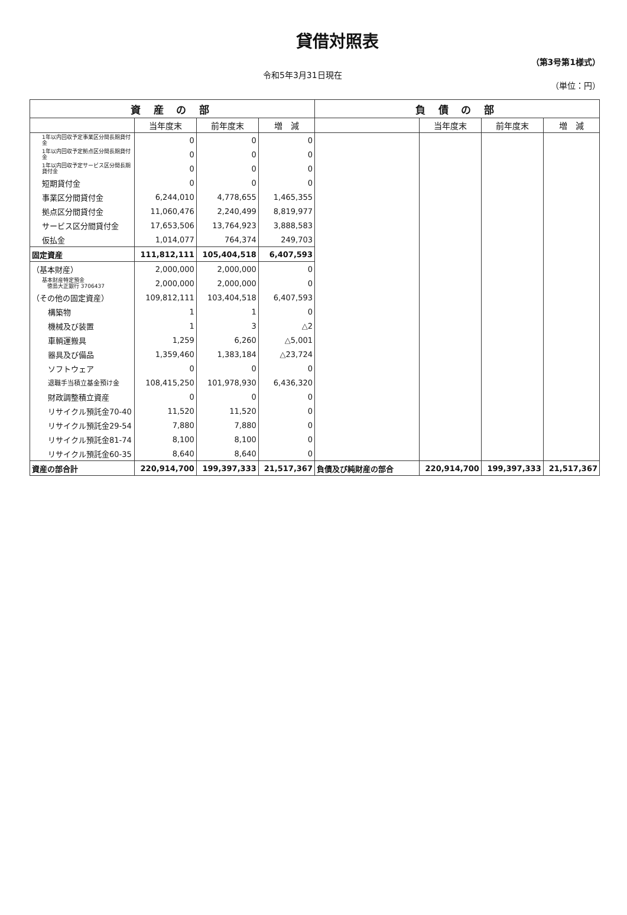貸借対照表
（第3号第1様式）
令和5年3月31日現在
（単位：円）
| 資 産 の 部 | | | | 負 債 の 部 | | | |
| --- | --- | --- | --- | --- | --- | --- | --- |
| | 当年度末 | 前年度末 | 増 減 | | 当年度末 | 前年度末 | 増 減 |
| 1年以内回収予定事業区分間長期貸付金 | 0 | 0 | 0 | | | | |
| 1年以内回収予定拠点区分間長期貸付金 | 0 | 0 | 0 | | | | |
| 1年以内回収予定サービス区分間長期貸付金 | 0 | 0 | 0 | | | | |
| 短期貸付金 | 0 | 0 | 0 | | | | |
| 事業区分間貸付金 | 6,244,010 | 4,778,655 | 1,465,355 | | | | |
| 拠点区分間貸付金 | 11,060,476 | 2,240,499 | 8,819,977 | | | | |
| サービス区分間貸付金 | 17,653,506 | 13,764,923 | 3,888,583 | | | | |
| 仮払金 | 1,014,077 | 764,374 | 249,703 | | | | |
| 固定資産 | 111,812,111 | 105,404,518 | 6,407,593 | | | | |
| （基本財産） | 2,000,000 | 2,000,000 | 0 | | | | |
| 基本財産特定預金 徳島大正銀行 3706437 | 2,000,000 | 2,000,000 | 0 | | | | |
| （その他の固定資産） | 109,812,111 | 103,404,518 | 6,407,593 | | | | |
| 構築物 | 1 | 1 | 0 | | | | |
| 機械及び装置 | 1 | 3 | △2 | | | | |
| 車輌運搬具 | 1,259 | 6,260 | △5,001 | | | | |
| 器具及び備品 | 1,359,460 | 1,383,184 | △23,724 | | | | |
| ソフトウェア | 0 | 0 | 0 | | | | |
| 退職手当積立基金預け金 | 108,415,250 | 101,978,930 | 6,436,320 | | | | |
| 財政調整積立資産 | 0 | 0 | 0 | | | | |
| リサイクル預託金70-40 | 11,520 | 11,520 | 0 | | | | |
| リサイクル預託金29-54 | 7,880 | 7,880 | 0 | | | | |
| リサイクル預託金81-74 | 8,100 | 8,100 | 0 | | | | |
| リサイクル預託金60-35 | 8,640 | 8,640 | 0 | | | | |
| 資産の部合計 | 220,914,700 | 199,397,333 | 21,517,367 | 負債及び純財産の部合 | 220,914,700 | 199,397,333 | 21,517,367 |